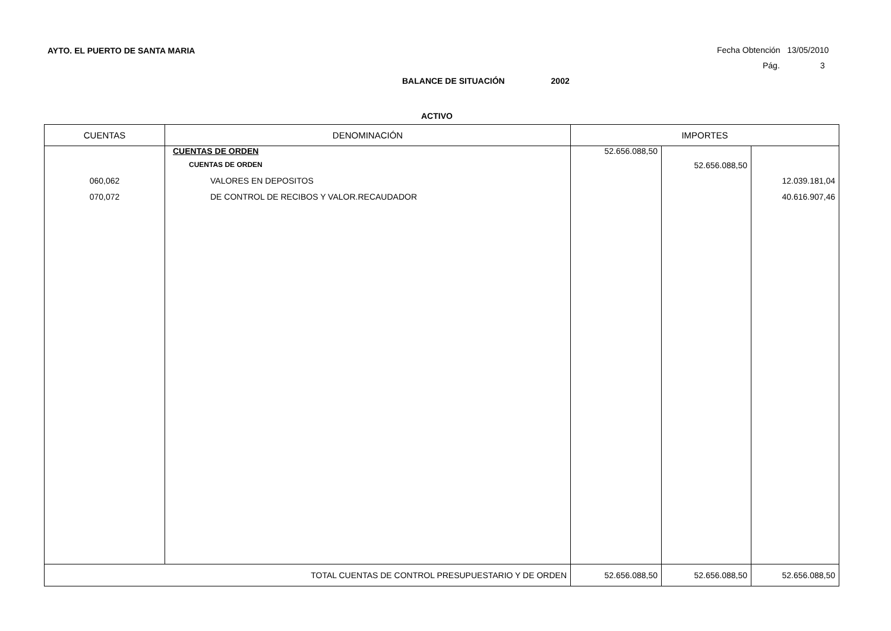AYTO. EL PUERTO DE SANTA MARIA Fecha Obtención 13/05/2010
Pág. 3
BALANCE DE SITUACIÓN 2002
ACTIVO
| CUENTAS | DENOMINACIÓN | IMPORTES | | |
| --- | --- | --- | --- | --- |
| | CUENTAS DE ORDEN | 52.656.088,50 | | |
| | CUENTAS DE ORDEN | | 52.656.088,50 | |
| 060,062 | VALORES EN DEPOSITOS | | | 12.039.181,04 |
| 070,072 | DE CONTROL DE RECIBOS Y VALOR.RECAUDADOR | | | 40.616.907,46 |
| TOTAL CUENTAS DE CONTROL PRESUPUESTARIO Y DE ORDEN | | 52.656.088,50 | 52.656.088,50 | 52.656.088,50 |